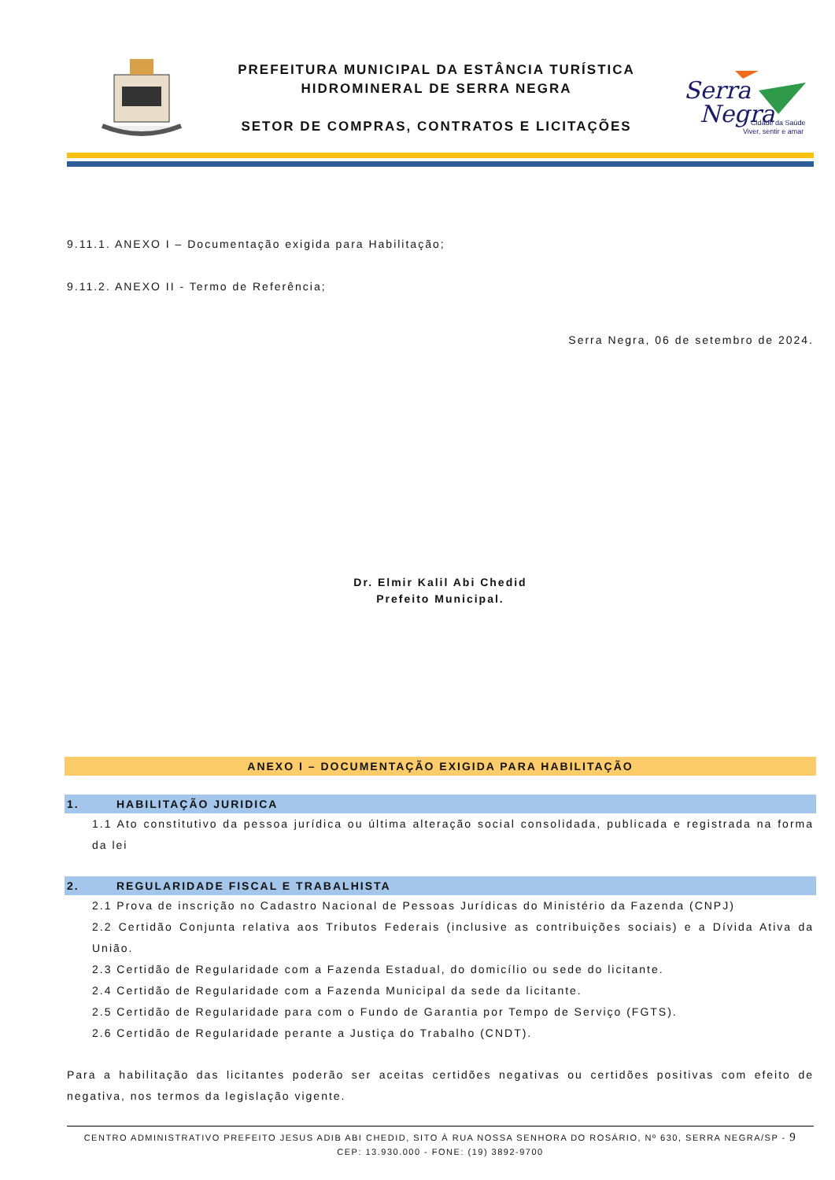PREFEITURA MUNICIPAL DA ESTÂNCIA TURÍSTICA
HIDROMINERAL DE SERRA NEGRA
SETOR DE COMPRAS, CONTRATOS E LICITAÇÕES
Serra
Negra
Viver, sentir e amar
Cidade da Saúde
9.11.1. ANEXO I – Documentação exigida para Habilitação;
9.11.2. ANEXO II - Termo de Referência;
Serra Negra, 06 de setembro de 2024.
Dr. Elmir Kalil Abi Chedid
Prefeito Municipal.
ANEXO I – DOCUMENTAÇÃO EXIGIDA PARA HABILITAÇÃO
1. HABILITAÇÃO JURIDICA
1.1 Ato constitutivo da pessoa jurídica ou última alteração social consolidada, publicada e registrada na forma da lei
2. REGULARIDADE FISCAL E TRABALHISTA
2.1 Prova de inscrição no Cadastro Nacional de Pessoas Jurídicas do Ministério da Fazenda (CNPJ)
2.2 Certidão Conjunta relativa aos Tributos Federais (inclusive as contribuições sociais) e a Dívida Ativa da União.
2.3 Certidão de Regularidade com a Fazenda Estadual, do domicílio ou sede do licitante.
2.4 Certidão de Regularidade com a Fazenda Municipal da sede da licitante.
2.5 Certidão de Regularidade para com o Fundo de Garantia por Tempo de Serviço (FGTS).
2.6 Certidão de Regularidade perante a Justiça do Trabalho (CNDT).
Para a habilitação das licitantes poderão ser aceitas certidões negativas ou certidões positivas com efeito de negativa, nos termos da legislação vigente.
CENTRO ADMINISTRATIVO PREFEITO JESUS ADIB ABI CHEDID, SITO À RUA NOSSA SENHORA DO ROSÁRIO, Nº 630, SERRA NEGRA/SP - 9
CEP: 13.930.000 - FONE: (19) 3892-9700